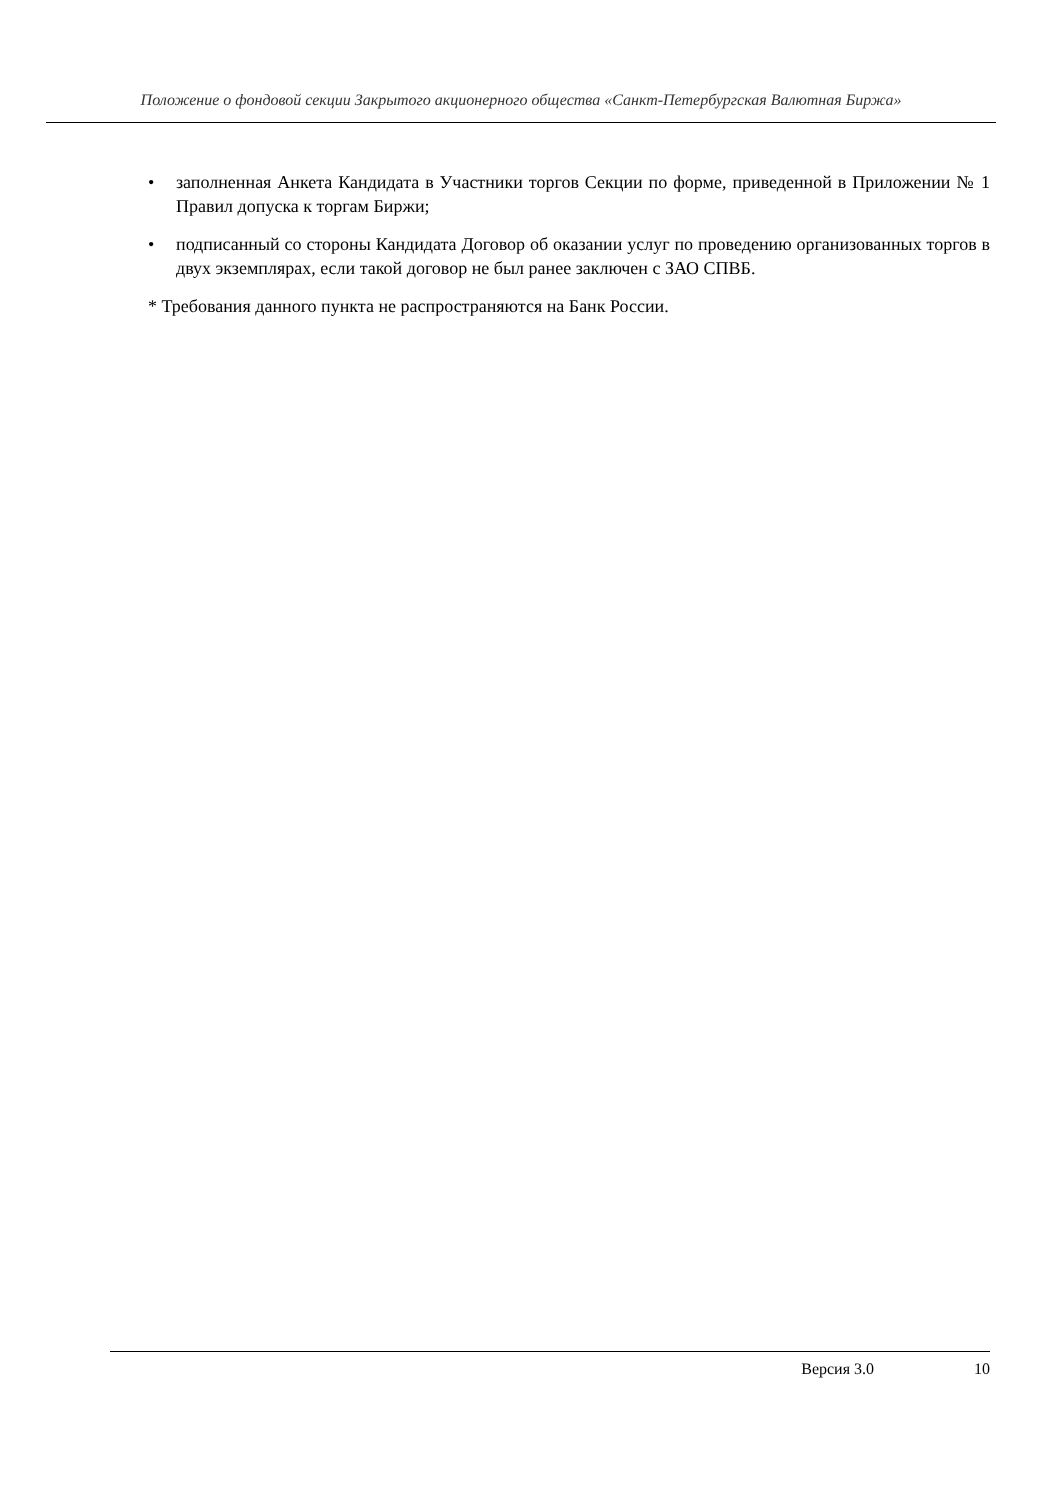Положение о фондовой секции Закрытого акционерного общества «Санкт-Петербургская Валютная Биржа»
• заполненная Анкета Кандидата в Участники торгов Секции по форме, приведенной в Приложении № 1 Правил допуска к торгам Биржи;
• подписанный со стороны Кандидата Договор об оказании услуг по проведению организованных торгов в двух экземплярах, если такой договор не был ранее заключен с ЗАО СПВБ.
* Требования данного пункта не распространяются на Банк России.
Версия 3.0 10